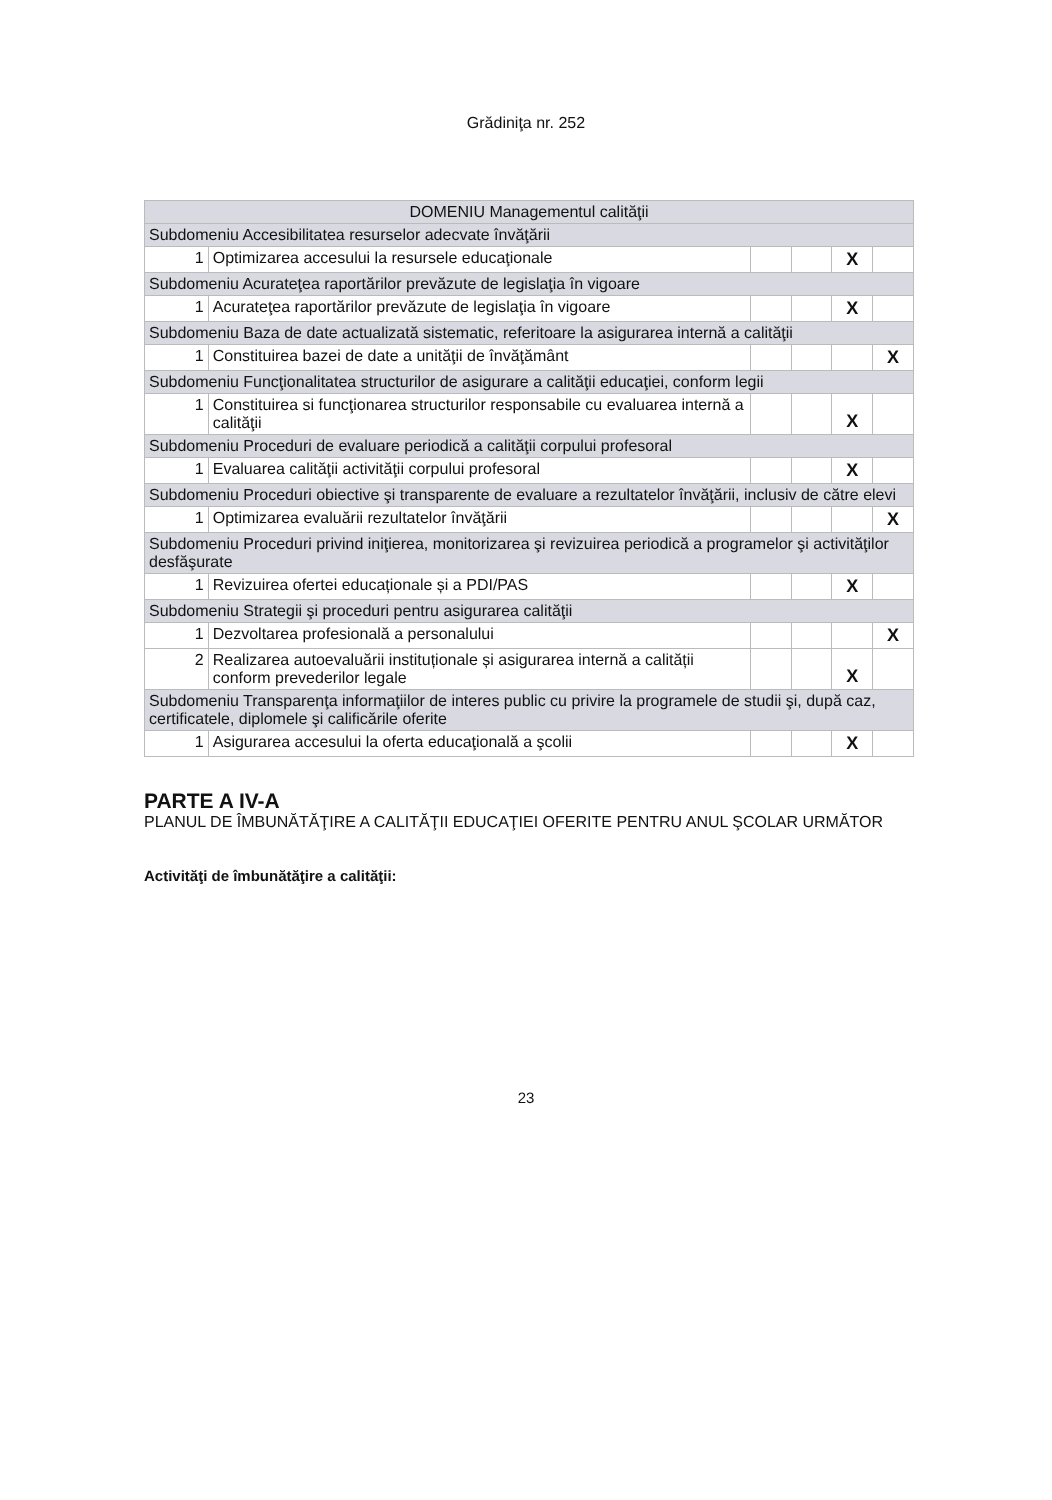Grădiniţa nr. 252
| DOMENIU Managementul calităţii | | | | | |
| Subdomeniu Accesibilitatea resurselor adecvate învăţării | | | | | |
| 1 | Optimizarea accesului la resursele educaţionale | | | X | |
| Subdomeniu Acurateţea raportărilor prevăzute de legislaţia în vigoare | | | | | |
| 1 | Acurateţea raportărilor prevăzute de legislaţia în vigoare | | | X | |
| Subdomeniu Baza de date actualizată sistematic, referitoare la asigurarea internă a calităţii | | | | | |
| 1 | Constituirea bazei de date a unităţii de învăţământ | | | | X |
| Subdomeniu Funcţionalitatea structurilor de asigurare a calităţii educaţiei, conform legii | | | | | |
| 1 | Constituirea si funcţionarea structurilor responsabile cu evaluarea internă a calităţii | | | X | |
| Subdomeniu Proceduri de evaluare periodică a calităţii corpului profesoral | | | | | |
| 1 | Evaluarea calităţii activităţii corpului profesoral | | | X | |
| Subdomeniu Proceduri obiective şi transparente de evaluare a rezultatelor învăţării, inclusiv de către elevi | | | | | |
| 1 | Optimizarea evaluării rezultatelor învăţării | | | | X |
| Subdomeniu Proceduri privind iniţierea, monitorizarea şi revizuirea periodică a programelor şi activităţilor desfăşurate | | | | | |
| 1 | Revizuirea ofertei educaționale și a PDI/PAS | | | X | |
| Subdomeniu Strategii şi proceduri pentru asigurarea calităţii | | | | | |
| 1 | Dezvoltarea profesională a personalului | | | | X |
| 2 | Realizarea autoevaluării instituționale și asigurarea internă a calității conform prevederilor legale | | | X | |
| Subdomeniu Transparenţa informaţiilor de interes public cu privire la programele de studii şi, după caz, certificatele, diplomele şi calificările oferite | | | | | |
| 1 | Asigurarea accesului la oferta educaţională a şcolii | | | X | |
PARTE A IV-A
PLANUL DE ÎMBUNĂTĂŢIRE A CALITĂŢII EDUCAŢIEI OFERITE PENTRU ANUL ŞCOLAR URMĂTOR
Activităţi de îmbunătăţire a calităţii:
23